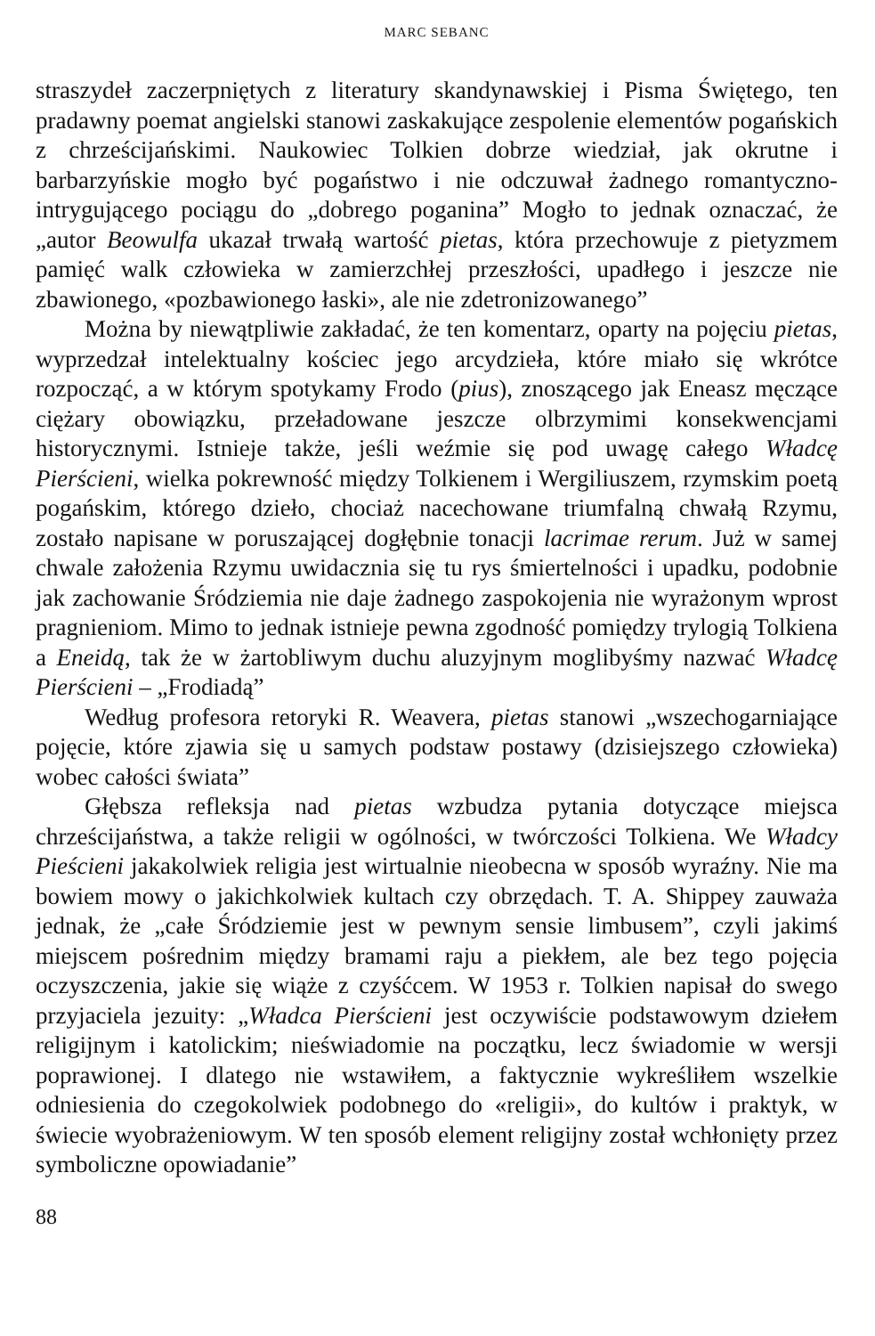MARC SEBANC
straszydeł zaczerpniętych z literatury skandynawskiej i Pisma Świętego, ten pradawny poemat angielski stanowi zaskakujące zespolenie elementów pogańskich z chrześcijańskimi. Naukowiec Tolkien dobrze wiedział, jak okrutne i barbarzyńskie mogło być pogaństwo i nie odczuwał żadnego romantyczno-intrygującego pociągu do „dobrego poganina” Mogło to jednak oznaczać, że „autor Beowulfa ukazał trwałą wartość pietas, która przechowuje z pietyzmem pamięć walk człowieka w zamierzchłej przeszłości, upadłego i jeszcze nie zbawionego, «pozbawionego łaski», ale nie zdetronizowanego”
Można by niewątpliwie zakładać, że ten komentarz, oparty na pojęciu pietas, wyprzedzał intelektualny kościec jego arcydzieła, które miało się wkrótce rozpocząć, a w którym spotykamy Frodo (pius), znoszącego jak Eneasz męczące ciężary obowiązku, przeładowane jeszcze olbrzymimi konsekwencjami historycznymi. Istnieje także, jeśli weźmie się pod uwagę całego Władcę Pierścieni, wielka pokrewność między Tolkienem i Wergiliuszem, rzymskim poetą pogańskim, którego dzieło, chociaż nacechowane triumfalną chwałą Rzymu, zostało napisane w poruszającej dogłębnie tonacji lacrimae rerum. Już w samej chwale założenia Rzymu uwidacznia się tu rys śmiertelności i upadku, podobnie jak zachowanie Śródziemia nie daje żadnego zaspokojenia nie wyrażonym wprost pragnieniom. Mimo to jednak istnieje pewna zgodność pomiędzy trylogią Tolkiena a Eneidą, tak że w żartobliwym duchu aluzyjnym moglibyśmy nazwać Władcę Pierścieni – „Frodiadą”
Według profesora retoryki R. Weavera, pietas stanowi „wszechogarniające pojęcie, które zjawia się u samych podstaw postawy (dzisiejszego człowieka) wobec całości świata”
Głębsza refleksja nad pietas wzbudza pytania dotyczące miejsca chrześcijaństwa, a także religii w ogólności, w twórczości Tolkiena. We Władcy Pieścieni jakakolwiek religia jest wirtualnie nieobecna w sposób wyraźny. Nie ma bowiem mowy o jakichkolwiek kultach czy obrzędach. T. A. Shippey zauważa jednak, że „całe Śródziemie jest w pewnym sensie limbusem”, czyli jakimś miejscem pośrednim między bramami raju a piekłem, ale bez tego pojęcia oczyszczenia, jakie się wiąże z czyśćcem. W 1953 r. Tolkien napisał do swego przyjaciela jezuity: „Władca Pierścieni jest oczywiście podstawowym dziełem religijnym i katolickim; nieświadomie na początku, lecz świadomie w wersji poprawionej. I dlatego nie wstawiłem, a faktycznie wykreśliłem wszelkie odniesienia do czegokolwiek podobnego do «religii», do kultów i praktyk, w świecie wyobrażeniowym. W ten sposób element religijny został wchłonięty przez symboliczne opowiadanie”
88